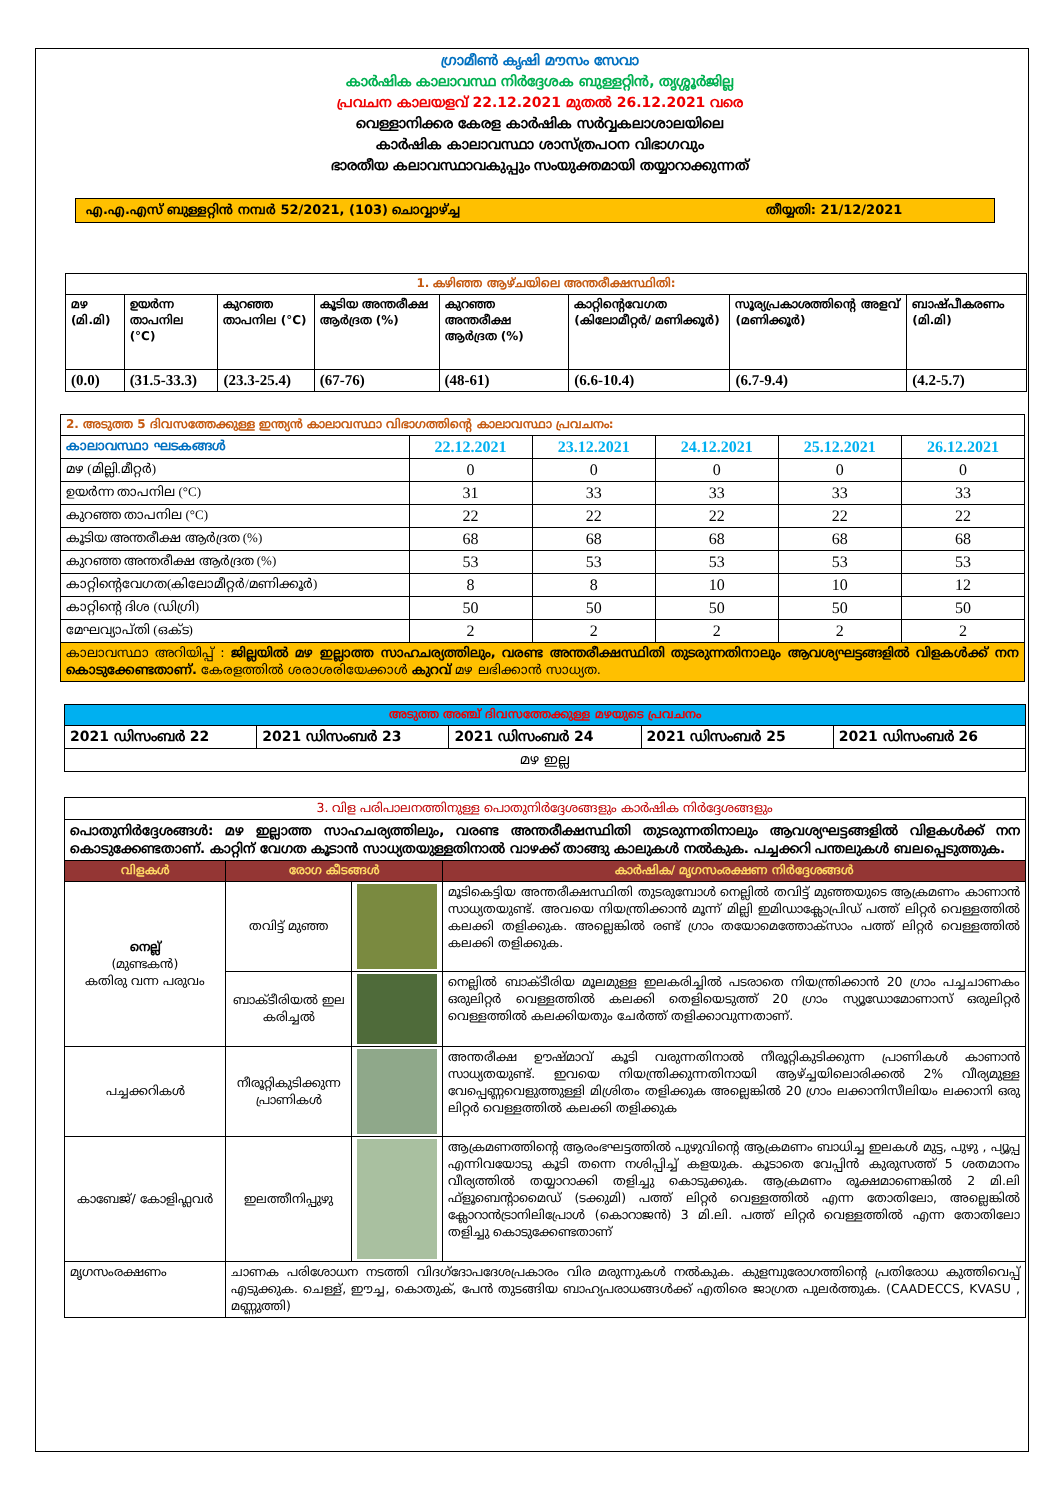ഗ്രാമീൺ കൃഷി മൗസം സേവാ
കാർഷിക കാലാവസ്ഥ നിർദ്ദേശക ബുള്ളറ്റിൻ, തൃശ്ശൂർജില്ല
പ്രവചന കാലയളവ് 22.12.2021 മുതൽ 26.12.2021 വരെ
വെള്ളാനിക്കര കേരള കാർഷിക സർവ്വകലാശാലയിലെ
കാർഷിക കാലാവസ്ഥാ ശാസ്ത്രപഠന വിഭാഗവും
ഭാരതീയ കലാവസ്ഥാവകുപ്പും സംയുക്തമായി തയ്യാറാക്കുന്നത്
എ.എ.എസ് ബുള്ളറ്റിൻ നമ്പർ 52/2021, (103) ചൊവ്വാഴ്ച്ച
തീയ്യതി: 21/12/2021
| 1. കഴിഞ്ഞ ആഴ്ചയിലെ അന്തരീക്ഷസ്ഥിതി: | | | | | | | |
| മഴ (മി.മി) | ഉയർന്ന താപനില (°C) | കുറഞ്ഞ താപനില (°C) | കൂടിയ അന്തരീക്ഷ ആർദ്രത (%) | കുറഞ്ഞ അന്തരീക്ഷ ആർദ്രത (%) | കാറ്റിന്റെവേഗത (കിലോമീറ്റർ/ മണിക്കൂർ) | സൂര്യപ്രകാശത്തിന്റെ അളവ് (മണിക്കൂർ) | ബാഷ്പീകരണം (മി.മി) |
| (0.0) | (31.5-33.3) | (23.3-25.4) | (67-76) | (48-61) | (6.6-10.4) | (6.7-9.4) | (4.2-5.7) |
| 2. അടുത്ത 5 ദിവസത്തേക്കുള്ള ഇന്ത്യൻ കാലാവസ്ഥാ വിഭാഗത്തിന്റെ കാലാവസ്ഥാ പ്രവചനം: | | | | | |
| കാലാവസ്ഥാ ഘടകങ്ങൾ | 22.12.2021 | 23.12.2021 | 24.12.2021 | 25.12.2021 | 26.12.2021 |
| മഴ (മില്ലി.മീറ്റർ) | 0 | 0 | 0 | 0 | 0 |
| ഉയർന്ന താപനില (°C) | 31 | 33 | 33 | 33 | 33 |
| കുറഞ്ഞ താപനില (°C) | 22 | 22 | 22 | 22 | 22 |
| കൂടിയ അന്തരീക്ഷ ആർദ്രത (%) | 68 | 68 | 68 | 68 | 68 |
| കുറഞ്ഞ അന്തരീക്ഷ ആർദ്രത (%) | 53 | 53 | 53 | 53 | 53 |
| കാറ്റിന്റെവേഗത(കിലോമീറ്റർ/മണിക്കൂർ) | 8 | 8 | 10 | 10 | 12 |
| കാറ്റിന്റെ ദിശ (ഡിഗ്രി) | 50 | 50 | 50 | 50 | 50 |
| മേഘവ്യാപ്തി (ഒക്ട) | 2 | 2 | 2 | 2 | 2 |
| കാലാവസ്ഥാ അറിയിപ്പ് : ജില്ലയിൽ മഴ ഇല്ലാത്ത സാഹചര്യത്തിലും, വരണ്ട അന്തരീക്ഷസ്ഥിതി തുടരുന്നതിനാലും ആവശ്യഘട്ടങ്ങളിൽ വിളകൾക്ക് നന കൊടുക്കേണ്ടതാണ്. കേരളത്തിൽ ശരാശരിയേക്കാൾ കുറവ് മഴ ലഭിക്കാൻ സാധ്യത. | | | | | |
| അടുത്ത അഞ്ച് ദിവസത്തേക്കുള്ള മഴയുടെ പ്രവചനം | | | | |
| 2021 ഡിസംബർ 22 | 2021 ഡിസംബർ 23 | 2021 ഡിസംബർ 24 | 2021 ഡിസംബർ 25 | 2021 ഡിസംബർ 26 |
| മഴ ഇല്ല | | | | |
| 3. വിള പരിപാലനത്തിനുള്ള പൊതുനിർദ്ദേശങ്ങളും കാർഷിക നിർദ്ദേശങ്ങളും | | | |
| പൊതുനിർദ്ദേശങ്ങൾ: മഴ ഇല്ലാത്ത സാഹചര്യത്തിലും, വരണ്ട അന്തരീക്ഷസ്ഥിതി തുടരുന്നതിനാലും ആവശ്യഘട്ടങ്ങളിൽ വിളകൾക്ക് നന കൊടുക്കേണ്ടതാണ്. കാറ്റിന് വേഗത കൂടാൻ സാധ്യതയുള്ളതിനാൽ വാഴക്ക് താങ്ങു കാലുകൾ നൽകുക. പച്ചക്കറി പന്തലുകൾ ബലപ്പെടുത്തുക. | | | |
| വിളകൾ | രോഗ കീടങ്ങൾ | | കാർഷിക/ മൃഗസംരക്ഷണ നിർദ്ദേശങ്ങൾ |
| നെല്ല് (മുണ്ടകൻ) കതിരു വന്ന പരുവം | തവിട്ട് മുഞ്ഞ | | മൂടികെട്ടിയ അന്തരീക്ഷസ്ഥിതി തുടരുമ്പോൾ നെല്ലിൽ തവിട്ട് മുഞ്ഞയുടെ ആക്രമണം കാണാൻ സാധ്യതയുണ്ട്. അവയെ നിയന്ത്രിക്കാൻ മൂന്ന് മില്ലി ഇമിഡാക്ലോപ്രിഡ് പത്ത് ലിറ്റർ വെള്ളത്തിൽ കലക്കി തളിക്കുക. അല്ലെങ്കിൽ രണ്ട് ഗ്രാം തയോമെത്തോക്സാം പത്ത് ലിറ്റർ വെള്ളത്തിൽ കലക്കി തളിക്കുക. |
| | ബാക്ടീരിയൽ ഇല കരിച്ചൽ | | നെല്ലിൽ ബാക്ടീരിയ മൂലമുള്ള ഇലകരിച്ചിൽ പടരാതെ നിയന്ത്രിക്കാൻ 20 ഗ്രാം പച്ചചാണകം ഒരുലിറ്റർ വെള്ളത്തിൽ കലക്കി തെളിയെടുത്ത് 20 ഗ്രാം സ്യൂഡോമോണാസ് ഒരുലിറ്റർ വെള്ളത്തിൽ കലക്കിയതും ചേർത്ത് തളിക്കാവുന്നതാണ്. |
| പച്ചക്കറികൾ | നീരൂറ്റികുടിക്കുന്ന പ്രാണികൾ | | അന്തരീക്ഷ ഊഷ്മാവ് കൂടി വരുന്നതിനാൽ നീരൂറ്റികുടിക്കുന്ന പ്രാണികൾ കാണാൻ സാധ്യതയുണ്ട്. ഇവയെ നിയന്ത്രിക്കുന്നതിനായി ആഴ്ച്ചയിലൊരിക്കൽ 2% വീര്യമുള്ള വേപ്പെണ്ണവെളുത്തുള്ളി മിശ്രിതം തളിക്കുക അല്ലെങ്കിൽ 20 ഗ്രാം ലക്കാനിസീലിയം ലക്കാനി ഒരു ലിറ്റർ വെള്ളത്തിൽ കലക്കി തളിക്കുക |
| കാബേജ്/ കോളിഫ്ലവർ | ഇലത്തീനിപ്പുഴു | | ആക്രമണത്തിന്റെ ആരംഭഘട്ടത്തിൽ പുഴുവിന്റെ ആക്രമണം ബാധിച്ച ഇലകൾ മുട്ട, പുഴു , പ്യൂപ്പ എന്നിവയോടു കൂടി തന്നെ നശിപ്പിച്ച് കളയുക. കൂടാതെ വേപ്പിൻ കുരുസത്ത് 5 ശതമാനം വീര്യത്തിൽ തയ്യാറാക്കി തളിച്ചു കൊടുക്കുക. ആക്രമണം രൂക്ഷമാണെങ്കിൽ 2 മി.ലി ഫ്ളൂബെൻ്റാമൈഡ് (ടക്കുമി) പത്ത് ലിറ്റർ വെള്ളത്തിൽ എന്ന തോതിലോ, അല്ലെങ്കിൽ ക്ലോറാൻട്രാനിലിപ്രോൾ (കൊറാജൻ) 3 മി.ലി. പത്ത് ലിറ്റർ വെള്ളത്തിൽ എന്ന തോതിലോ തളിച്ചു കൊടുക്കേണ്ടതാണ് |
| മൃഗസംരക്ഷണം | ചാണക പരിശോധന നടത്തി വിദഗ്ദോപദേശപ്രകാരം വിര മരുന്നുകൾ നൽകുക. കുളമ്പുരോഗത്തിന്റെ പ്രതിരോധ കുത്തിവെപ്പ് എടുക്കുക. ചെള്ള്, ഈച്ച, കൊതുക്, പേൻ തുടങ്ങിയ ബാഹ്യപരാധങ്ങൾക്ക് എതിരെ ജാഗ്രത പുലർത്തുക. (CAADECCS, KVASU , മണ്ണുത്തി) | | |